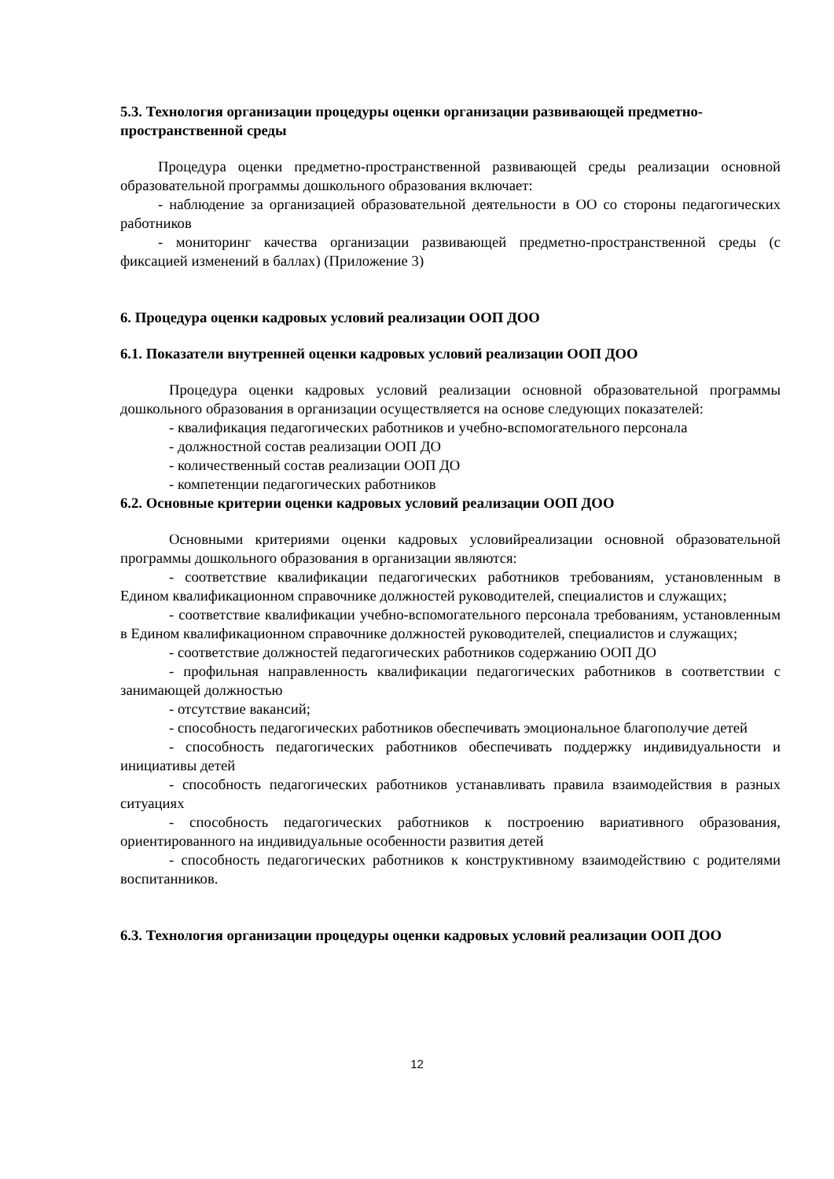5.3. Технология организации процедуры оценки организации развивающей предметно-пространственной среды
Процедура оценки предметно-пространственной развивающей среды реализации основной образовательной программы дошкольного образования включает:
- наблюдение за организацией образовательной деятельности в ОО со стороны педагогических работников
- мониторинг качества организации развивающей предметно-пространственной среды (с фиксацией изменений в баллах) (Приложение 3)
6. Процедура оценки кадровых условий реализации ООП ДОО
6.1. Показатели внутренней оценки кадровых условий реализации ООП ДОО
Процедура оценки кадровых условий реализации основной образовательной программы дошкольного образования в организации осуществляется на основе следующих показателей:
- квалификация педагогических работников и учебно-вспомогательного персонала
- должностной состав реализации ООП ДО
- количественный состав реализации ООП ДО
- компетенции педагогических работников
6.2. Основные критерии оценки кадровых условий реализации ООП ДОО
Основными критериями оценки кадровых условийреализации основной образовательной программы дошкольного образования в организации являются:
- соответствие квалификации педагогических работников требованиям, установленным в Едином квалификационном справочнике должностей руководителей, специалистов и служащих;
- соответствие квалификации учебно-вспомогательного персонала требованиям, установленным в Едином квалификационном справочнике должностей руководителей, специалистов и служащих;
- соответствие должностей педагогических работников содержанию ООП ДО
- профильная направленность квалификации педагогических работников в соответствии с занимающей должностью
- отсутствие вакансий;
- способность педагогических работников обеспечивать эмоциональное благополучие детей
- способность педагогических работников обеспечивать поддержку индивидуальности и инициативы детей
- способность педагогических работников устанавливать правила взаимодействия в разных ситуациях
- способность педагогических работников к построению вариативного образования, ориентированного на индивидуальные особенности развития детей
- способность педагогических работников к конструктивному взаимодействию с родителями воспитанников.
6.3. Технология организации процедуры оценки кадровых условий реализации ООП ДОО
12